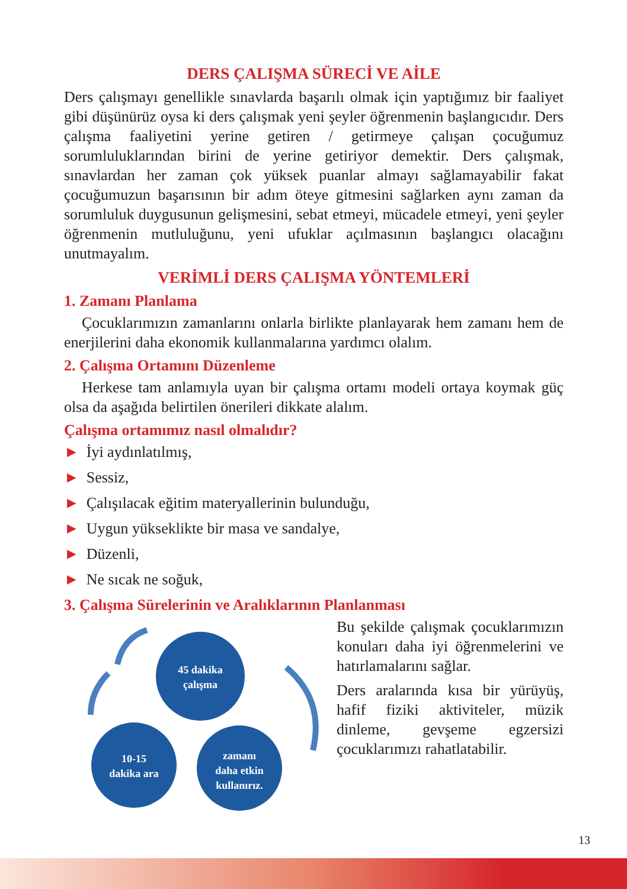DERS ÇALIŞMA SÜRECİ VE AİLE
Ders çalışmayı genellikle sınavlarda başarılı olmak için yaptığımız bir faaliyet gibi düşünürüz oysa ki ders çalışmak yeni şeyler öğrenmenin başlangıcıdır. Ders çalışma faaliyetini yerine getiren / getirmeye çalışan çocuğumuz sorumluluklarından birini de yerine getiriyor demektir. Ders çalışmak, sınavlardan her zaman çok yüksek puanlar almayı sağlamayabilir fakat çocuğumuzun başarısının bir adım öteye gitmesini sağlarken aynı zaman da sorumluluk duygusunun gelişmesini, sebat etmeyi, mücadele etmeyi, yeni şeyler öğrenmenin mutluluğunu, yeni ufuklar açılmasının başlangıcı olacağını unutmayalım.
VERİMLİ DERS ÇALIŞMA YÖNTEMLERİ
1. Zamanı Planlama
Çocuklarımızın zamanlarını onlarla birlikte planlayarak hem zamanı hem de enerjilerini daha ekonomik kullanmalarına yardımcı olalım.
2. Çalışma Ortamını Düzenleme
Herkese tam anlamıyla uyan bir çalışma ortamı modeli ortaya koymak güç olsa da aşağıda belirtilen önerileri dikkate alalım.
Çalışma ortamımız nasıl olmalıdır?
► İyi aydınlatılmış,
► Sessiz,
► Çalışılacak eğitim materyallerinin bulunduğu,
► Uygun yükseklikte bir masa ve sandalye,
► Düzenli,
► Ne sıcak ne soğuk,
3. Çalışma Sürelerinin ve Aralıklarının Planlanması
45 dakika
çalışma
10-15
dakika ara
zamanı
daha etkin
kullanırız.
Bu şekilde çalışmak çocuklarımızın konuları daha iyi öğrenmelerini ve hatırlamalarını sağlar.
Ders aralarında kısa bir yürüyüş, hafif fiziki aktiviteler, müzik dinleme, gevşeme egzersizi çocuklarımızı rahatlatabilir.
13